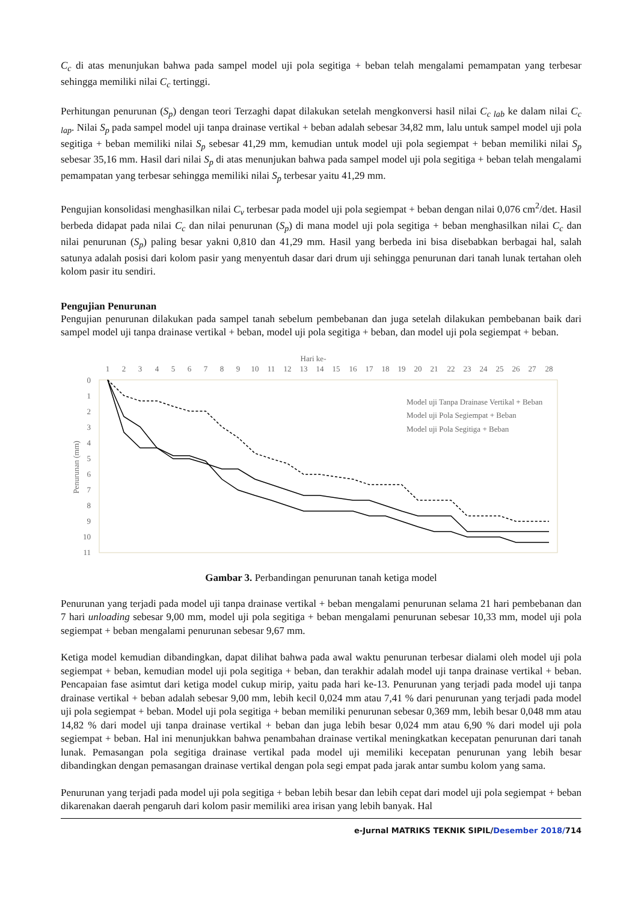C<sub>c</sub> di atas menunjukan bahwa pada sampel model uji pola segitiga + beban telah mengalami pemampatan yang terbesar sehingga memiliki nilai C<sub>c</sub> tertinggi.
Perhitungan penurunan (S<sub>p</sub>) dengan teori Terzaghi dapat dilakukan setelah mengkonversi hasil nilai C<sub>c lab</sub> ke dalam nilai C<sub>c lap</sub>. Nilai S<sub>p</sub> pada sampel model uji tanpa drainase vertikal + beban adalah sebesar 34,82 mm, lalu untuk sampel model uji pola segitiga + beban memiliki nilai S<sub>p</sub> sebesar 41,29 mm, kemudian untuk model uji pola segiempat + beban memiliki nilai S<sub>p</sub> sebesar 35,16 mm. Hasil dari nilai S<sub>p</sub> di atas menunjukan bahwa pada sampel model uji pola segitiga + beban telah mengalami pemampatan yang terbesar sehingga memiliki nilai S<sub>p</sub> terbesar yaitu 41,29 mm.
Pengujian konsolidasi menghasilkan nilai C<sub>v</sub> terbesar pada model uji pola segiempat + beban dengan nilai 0,076 cm<sup>2</sup>/det. Hasil berbeda didapat pada nilai C<sub>c</sub> dan nilai penurunan (S<sub>p</sub>) di mana model uji pola segitiga + beban menghasilkan nilai C<sub>c</sub> dan nilai penurunan (S<sub>p</sub>) paling besar yakni 0,810 dan 41,29 mm. Hasil yang berbeda ini bisa disebabkan berbagai hal, salah satunya adalah posisi dari kolom pasir yang menyentuh dasar dari drum uji sehingga penurunan dari tanah lunak tertahan oleh kolom pasir itu sendiri.
Pengujian Penurunan
Pengujian penurunan dilakukan pada sampel tanah sebelum pembebanan dan juga setelah dilakukan pembebanan baik dari sampel model uji tanpa drainase vertikal + beban, model uji pola segitiga + beban, dan model uji pola segiempat + beban.
Hari ke-
1
2
3
4
5
6
7
8
9
10
11
12
13
14
15
16
17
18
19
20
21
22
23
24
25
26
27
28
0
1
2
3
4
5
6
7
8
9
10
11
Penurunan (mm)
Model uji Tanpa Drainase Vertikal + Beban
Model uji Pola Segiempat + Beban
Model uji Pola Segitiga + Beban
Gambar 3. Perbandingan penurunan tanah ketiga model
Penurunan yang terjadi pada model uji tanpa drainase vertikal + beban mengalami penurunan selama 21 hari pembebanan dan 7 hari unloading sebesar 9,00 mm, model uji pola segitiga + beban mengalami penurunan sebesar 10,33 mm, model uji pola segiempat + beban mengalami penurunan sebesar 9,67 mm.
Ketiga model kemudian dibandingkan, dapat dilihat bahwa pada awal waktu penurunan terbesar dialami oleh model uji pola segiempat + beban, kemudian model uji pola segitiga + beban, dan terakhir adalah model uji tanpa drainase vertikal + beban. Pencapaian fase asimtut dari ketiga model cukup mirip, yaitu pada hari ke-13. Penurunan yang terjadi pada model uji tanpa drainase vertikal + beban adalah sebesar 9,00 mm, lebih kecil 0,024 mm atau 7,41 % dari penurunan yang terjadi pada model uji pola segiempat + beban. Model uji pola segitiga + beban memiliki penurunan sebesar 0,369 mm, lebih besar 0,048 mm atau 14,82 % dari model uji tanpa drainase vertikal + beban dan juga lebih besar 0,024 mm atau 6,90 % dari model uji pola segiempat + beban. Hal ini menunjukkan bahwa penambahan drainase vertikal meningkatkan kecepatan penurunan dari tanah lunak. Pemasangan pola segitiga drainase vertikal pada model uji memiliki kecepatan penurunan yang lebih besar dibandingkan dengan pemasangan drainase vertikal dengan pola segi empat pada jarak antar sumbu kolom yang sama.
Penurunan yang terjadi pada model uji pola segitiga + beban lebih besar dan lebih cepat dari model uji pola segiempat + beban dikarenakan daerah pengaruh dari kolom pasir memiliki area irisan yang lebih banyak. Hal
e-Jurnal MATRIKS TEKNIK SIPIL/Desember 2018/714